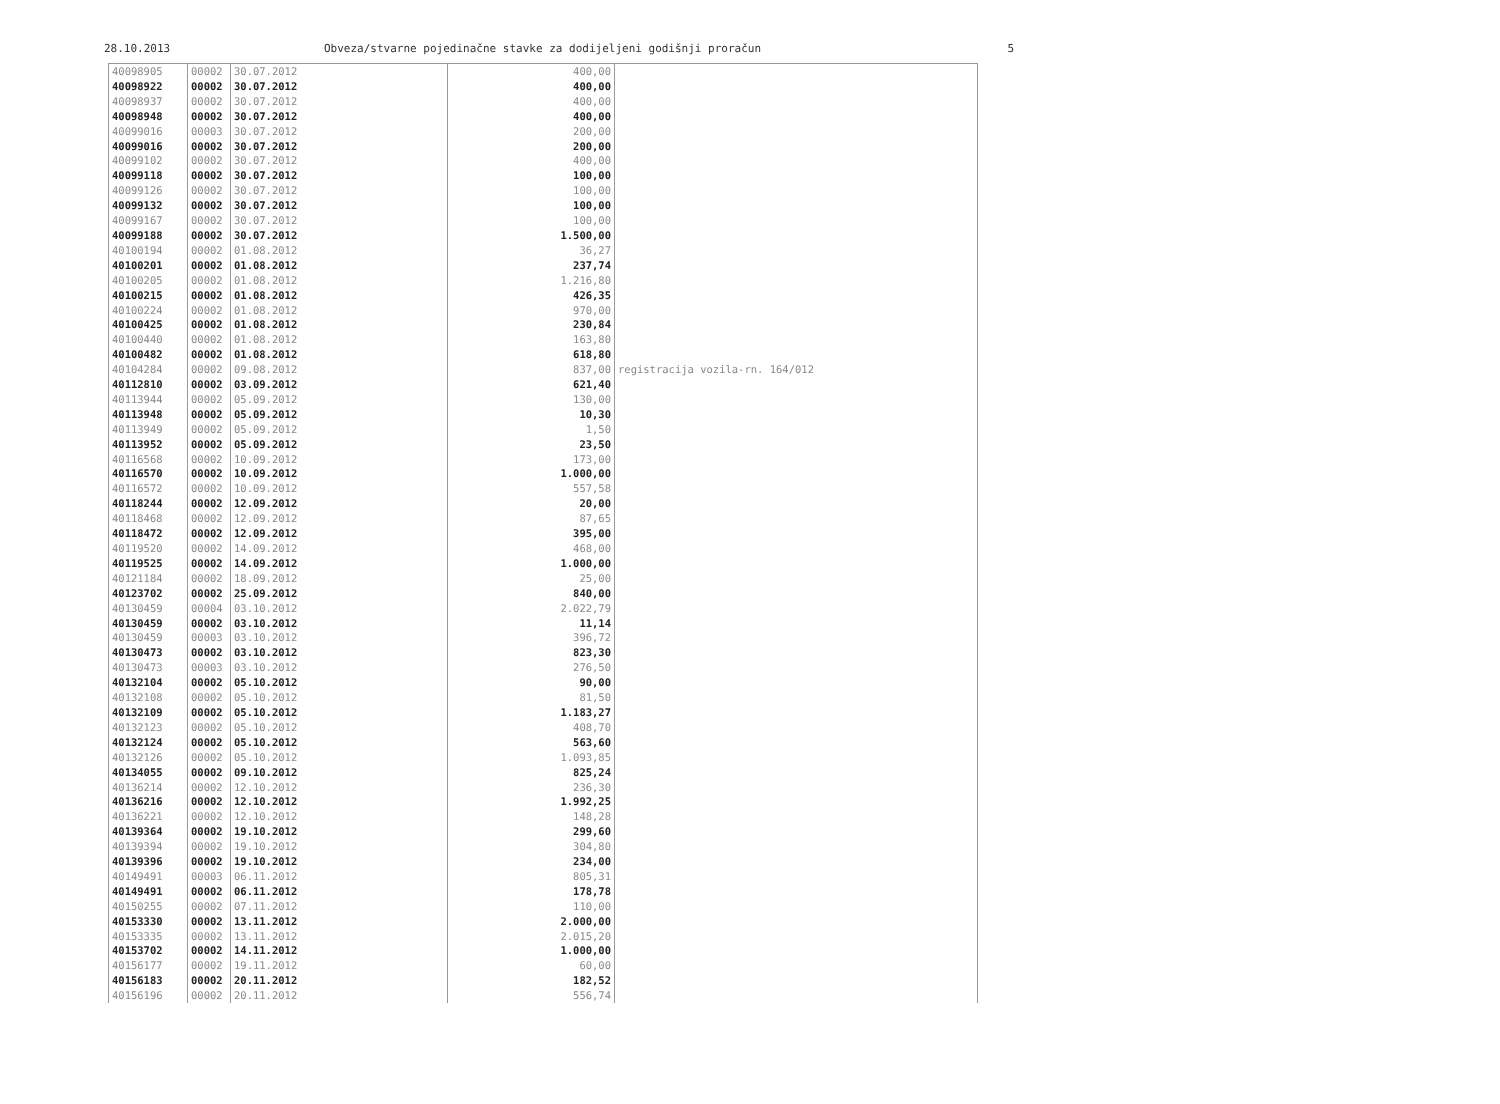28.10.2013 Obveza/stvarne pojedinačne stavke za dodijeljeni godišnji proračun 5
| 40098905 | 00002 | 30.07.2012 | 400,00 | |
| 40098922 | 00002 | 30.07.2012 | 400,00 | |
| 40098937 | 00002 | 30.07.2012 | 400,00 | |
| 40098948 | 00002 | 30.07.2012 | 400,00 | |
| 40099016 | 00003 | 30.07.2012 | 200,00 | |
| 40099016 | 00002 | 30.07.2012 | 200,00 | |
| 40099102 | 00002 | 30.07.2012 | 400,00 | |
| 40099118 | 00002 | 30.07.2012 | 100,00 | |
| 40099126 | 00002 | 30.07.2012 | 100,00 | |
| 40099132 | 00002 | 30.07.2012 | 100,00 | |
| 40099167 | 00002 | 30.07.2012 | 100,00 | |
| 40099188 | 00002 | 30.07.2012 | 1.500,00 | |
| 40100194 | 00002 | 01.08.2012 | 36,27 | |
| 40100201 | 00002 | 01.08.2012 | 237,74 | |
| 40100205 | 00002 | 01.08.2012 | 1.216,80 | |
| 40100215 | 00002 | 01.08.2012 | 426,35 | |
| 40100224 | 00002 | 01.08.2012 | 970,00 | |
| 40100425 | 00002 | 01.08.2012 | 230,84 | |
| 40100440 | 00002 | 01.08.2012 | 163,80 | |
| 40100482 | 00002 | 01.08.2012 | 618,80 | |
| 40104284 | 00002 | 09.08.2012 | 837,00 | registracija vozila-rn. 164/012 |
| 40112810 | 00002 | 03.09.2012 | 621,40 | |
| 40113944 | 00002 | 05.09.2012 | 130,00 | |
| 40113948 | 00002 | 05.09.2012 | 10,30 | |
| 40113949 | 00002 | 05.09.2012 | 1,50 | |
| 40113952 | 00002 | 05.09.2012 | 23,50 | |
| 40116568 | 00002 | 10.09.2012 | 173,00 | |
| 40116570 | 00002 | 10.09.2012 | 1.000,00 | |
| 40116572 | 00002 | 10.09.2012 | 557,58 | |
| 40118244 | 00002 | 12.09.2012 | 20,00 | |
| 40118468 | 00002 | 12.09.2012 | 87,65 | |
| 40118472 | 00002 | 12.09.2012 | 395,00 | |
| 40119520 | 00002 | 14.09.2012 | 468,00 | |
| 40119525 | 00002 | 14.09.2012 | 1.000,00 | |
| 40121184 | 00002 | 18.09.2012 | 25,00 | |
| 40123702 | 00002 | 25.09.2012 | 840,00 | |
| 40130459 | 00004 | 03.10.2012 | 2.022,79 | |
| 40130459 | 00002 | 03.10.2012 | 11,14 | |
| 40130459 | 00003 | 03.10.2012 | 396,72 | |
| 40130473 | 00002 | 03.10.2012 | 823,30 | |
| 40130473 | 00003 | 03.10.2012 | 276,50 | |
| 40132104 | 00002 | 05.10.2012 | 90,00 | |
| 40132108 | 00002 | 05.10.2012 | 81,50 | |
| 40132109 | 00002 | 05.10.2012 | 1.183,27 | |
| 40132123 | 00002 | 05.10.2012 | 408,70 | |
| 40132124 | 00002 | 05.10.2012 | 563,60 | |
| 40132126 | 00002 | 05.10.2012 | 1.093,85 | |
| 40134055 | 00002 | 09.10.2012 | 825,24 | |
| 40136214 | 00002 | 12.10.2012 | 236,30 | |
| 40136216 | 00002 | 12.10.2012 | 1.992,25 | |
| 40136221 | 00002 | 12.10.2012 | 148,28 | |
| 40139364 | 00002 | 19.10.2012 | 299,60 | |
| 40139394 | 00002 | 19.10.2012 | 304,80 | |
| 40139396 | 00002 | 19.10.2012 | 234,00 | |
| 40149491 | 00003 | 06.11.2012 | 805,31 | |
| 40149491 | 00002 | 06.11.2012 | 178,78 | |
| 40150255 | 00002 | 07.11.2012 | 110,00 | |
| 40153330 | 00002 | 13.11.2012 | 2.000,00 | |
| 40153335 | 00002 | 13.11.2012 | 2.015,20 | |
| 40153702 | 00002 | 14.11.2012 | 1.000,00 | |
| 40156177 | 00002 | 19.11.2012 | 60,00 | |
| 40156183 | 00002 | 20.11.2012 | 182,52 | |
| 40156196 | 00002 | 20.11.2012 | 556,74 | |